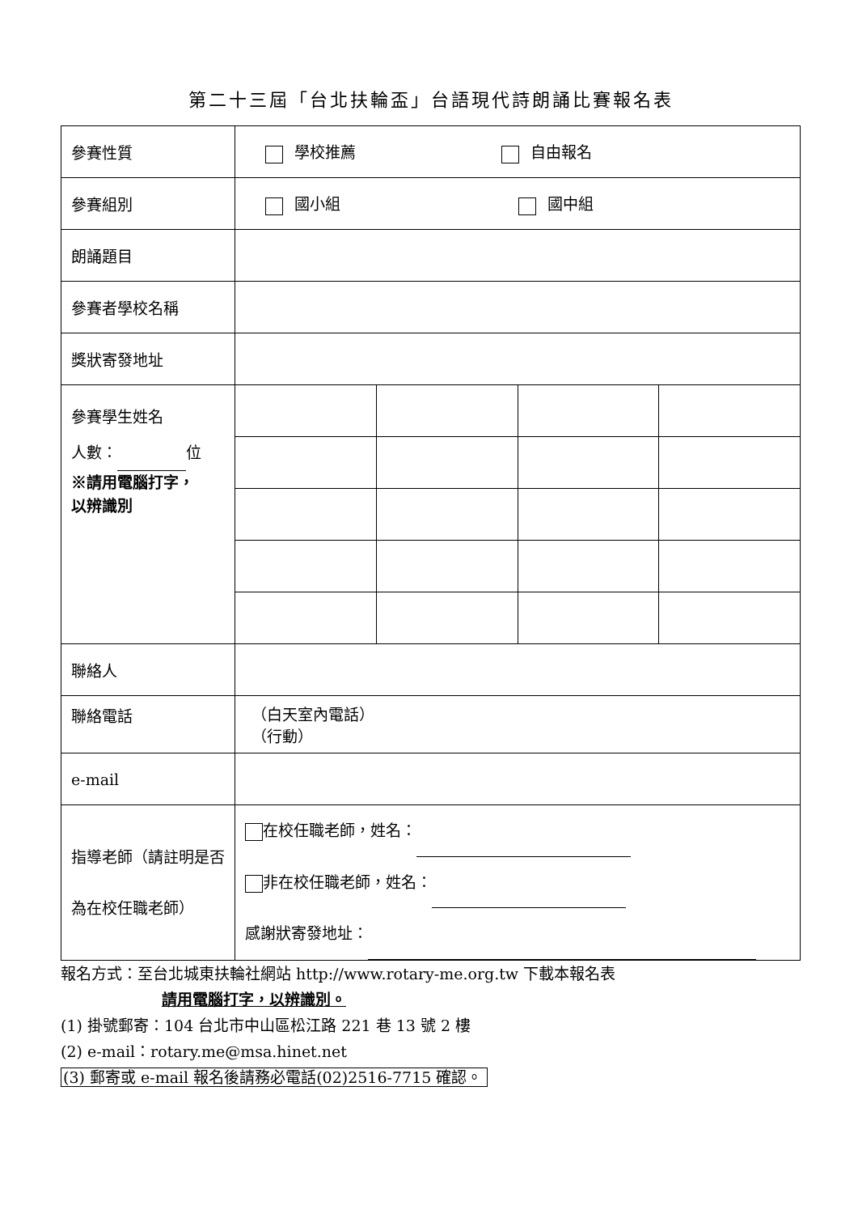第二十三屆「台北扶輪盃」台語現代詩朗誦比賽報名表
| 參賽性質 | 學校推薦 自由報名 | | | |
| 參賽組別 | 國小組 國中組 | | | |
| 朗誦題目 | | | | |
| 參賽者學校名稱 | | | | |
| 獎狀寄發地址 | | | | |
| 參賽學生姓名 人數： 位 ※請用電腦打字， 以辨識別 | | | | |
| 聯絡人 | | | | |
| 聯絡電話 | （白天室內電話） （行動） | | | |
| e-mail | | | | |
| 指導老師（請註明是否為在校任職老師） | 在校任職老師，姓名： 非在校任職老師，姓名： 感謝狀寄發地址： | | | |
報名方式：至台北城東扶輪社網站 http://www.rotary-me.org.tw 下載本報名表
請用電腦打字，以辨識別。
(1) 掛號郵寄：104 台北市中山區松江路 221 巷 13 號 2 樓
(2) e-mail：rotary.me@msa.hinet.net
(3) 郵寄或 e-mail 報名後請務必電話(02)2516-7715 確認。